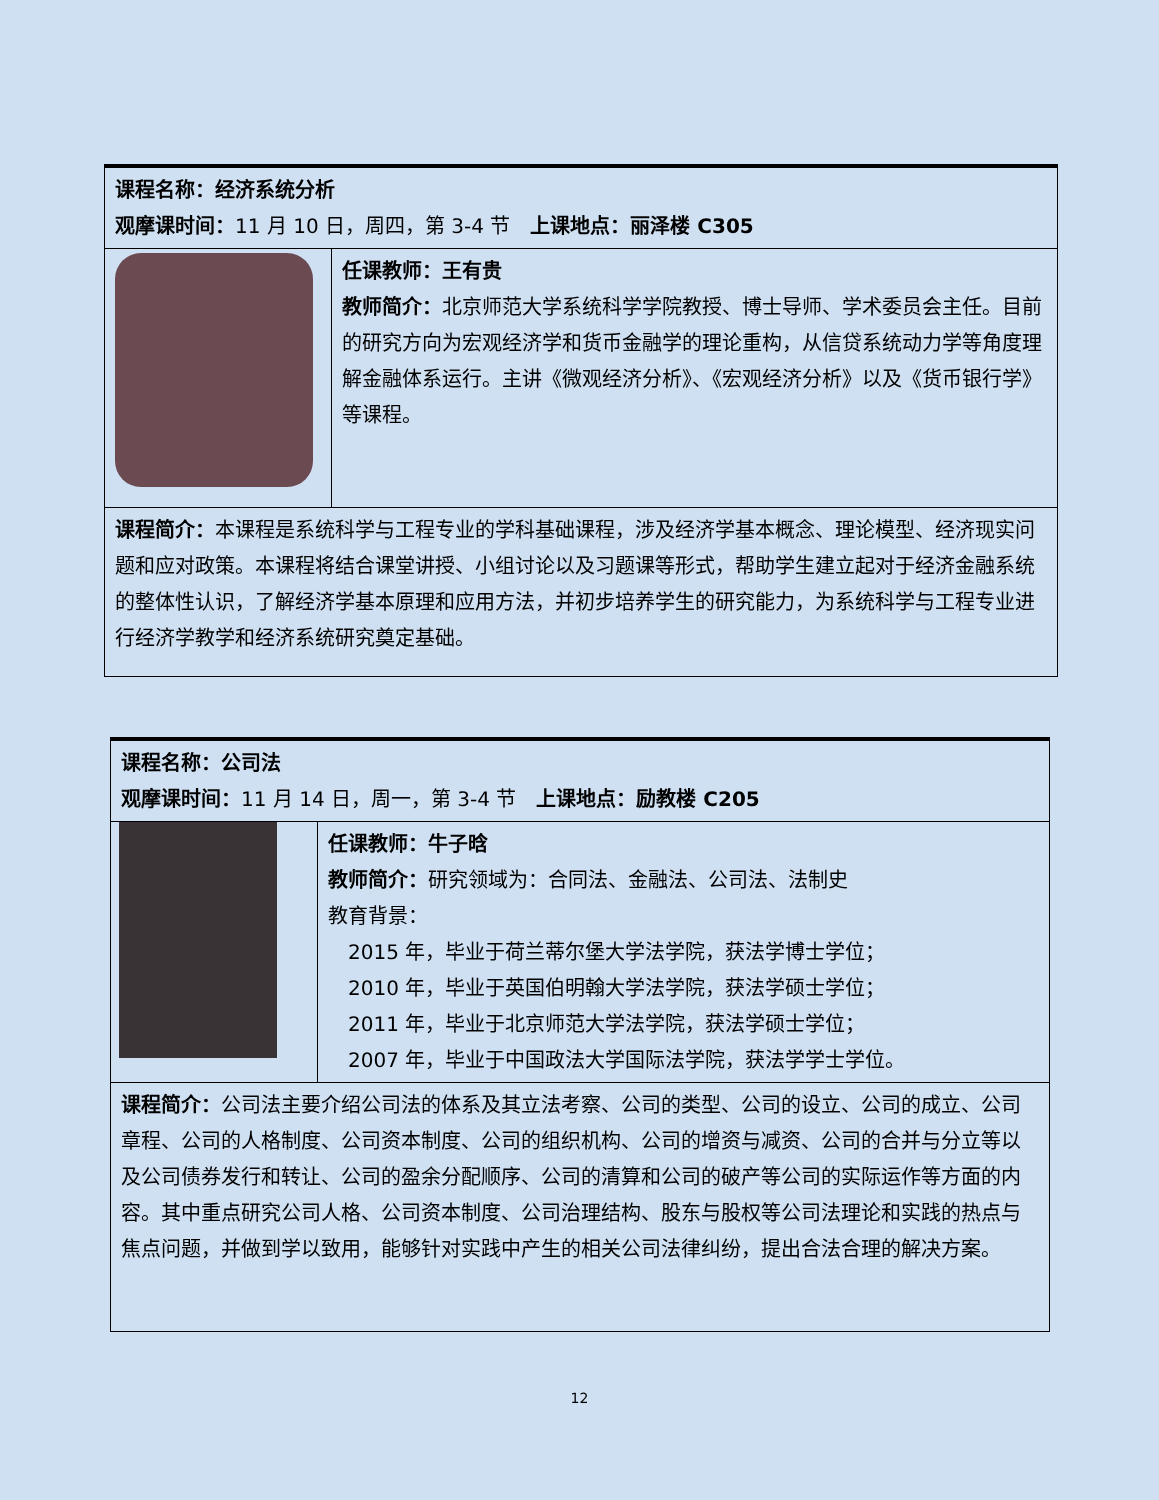| 课程名称：经济系统分析 观摩课时间： 11 月 10 日，周四，第 3-4 节 上课地点：丽泽楼 C305 | |
| | 任课教师：王有贵 教师简介： 北京师范大学系统科学学院教授、博士导师、学术委员会主任。目前的研究方向为宏观经济学和货币金融学的理论重构，从信贷系统动力学等角度理解金融体系运行。主讲《微观经济分析》、《宏观经济分析》以及《货币银行学》等课程。 |
| 课程简介： 本课程是系统科学与工程专业的学科基础课程，涉及经济学基本概念、理论模型、经济现实问题和应对政策。本课程将结合课堂讲授、小组讨论以及习题课等形式，帮助学生建立起对于经济金融系统的整体性认识，了解经济学基本原理和应用方法，并初步培养学生的研究能力，为系统科学与工程专业进行经济学教学和经济系统研究奠定基础。 | |
| 课程名称：公司法 观摩课时间： 11 月 14 日，周一，第 3-4 节 上课地点：励教楼 C205 | |
| | 任课教师：牛子晗 教师简介： 研究领域为：合同法、金融法、公司法、法制史 教育背景： 2015 年，毕业于荷兰蒂尔堡大学法学院，获法学博士学位； 2010 年，毕业于英国伯明翰大学法学院，获法学硕士学位； 2011 年，毕业于北京师范大学法学院，获法学硕士学位； 2007 年，毕业于中国政法大学国际法学院，获法学学士学位。 |
| 课程简介： 公司法主要介绍公司法的体系及其立法考察、公司的类型、公司的设立、公司的成立、公司章程、公司的人格制度、公司资本制度、公司的组织机构、公司的增资与减资、公司的合并与分立等以及公司债券发行和转让、公司的盈余分配顺序、公司的清算和公司的破产等公司的实际运作等方面的内容。其中重点研究公司人格、公司资本制度、公司治理结构、股东与股权等公司法理论和实践的热点与焦点问题，并做到学以致用，能够针对实践中产生的相关公司法律纠纷，提出合法合理的解决方案。 | |
12